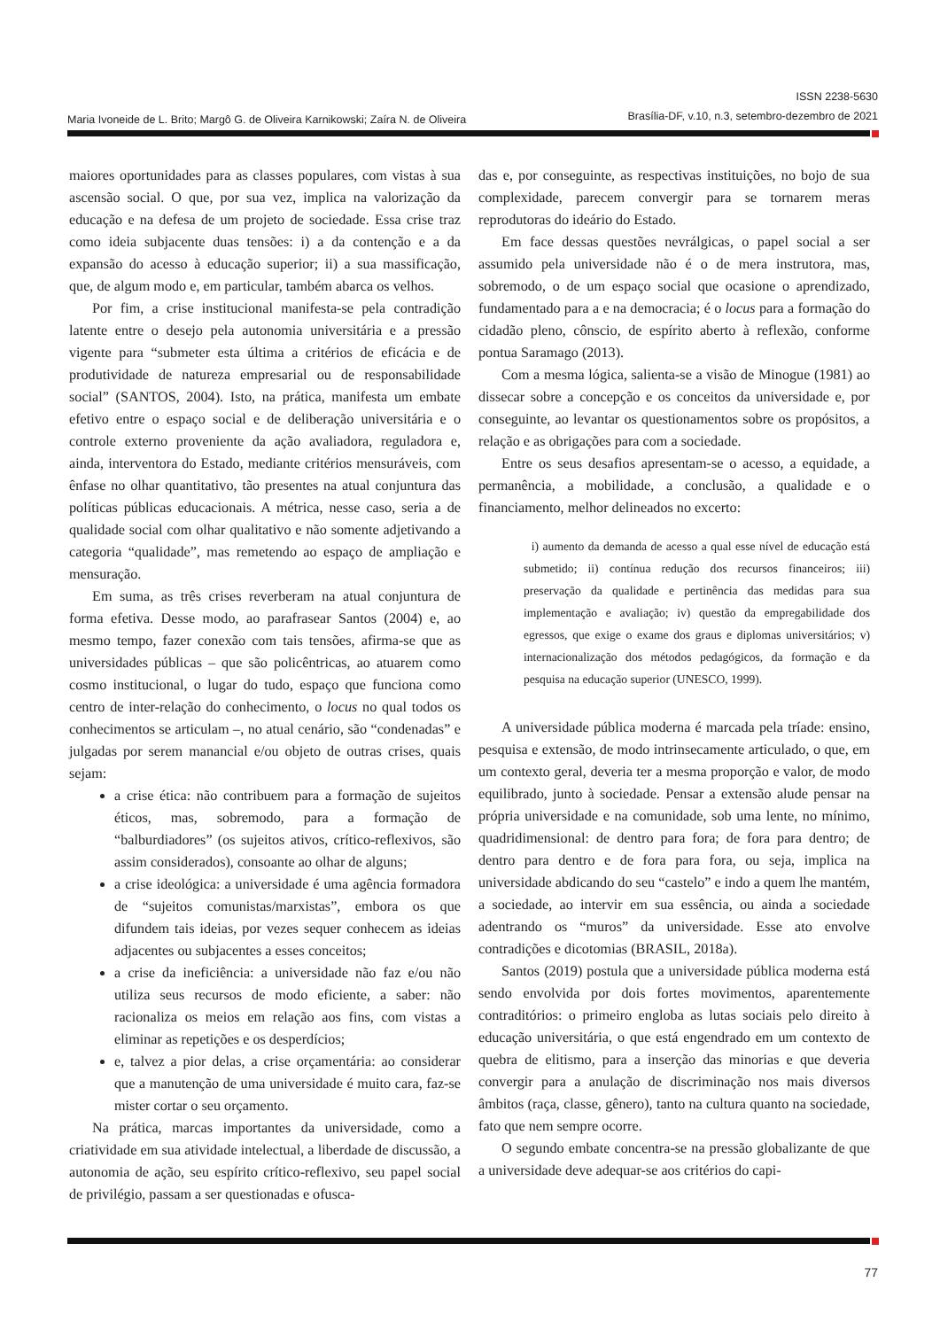Maria Ivoneide de L. Brito; Margô G. de Oliveira Karnikowski; Zaíra N. de Oliveira
ISSN 2238-5630
Brasília-DF, v.10, n.3, setembro-dezembro de 2021
maiores oportunidades para as classes populares, com vistas à sua ascensão social. O que, por sua vez, implica na valorização da educação e na defesa de um projeto de sociedade. Essa crise traz como ideia subjacente duas tensões: i) a da contenção e a da expansão do acesso à educação superior; ii) a sua massificação, que, de algum modo e, em particular, também abarca os velhos.
Por fim, a crise institucional manifesta-se pela contradição latente entre o desejo pela autonomia universitária e a pressão vigente para “submeter esta última a critérios de eficácia e de produtividade de natureza empresarial ou de responsabilidade social” (SANTOS, 2004). Isto, na prática, manifesta um embate efetivo entre o espaço social e de deliberação universitária e o controle externo proveniente da ação avaliadora, reguladora e, ainda, interventora do Estado, mediante critérios mensuráveis, com ênfase no olhar quantitativo, tão presentes na atual conjuntura das políticas públicas educacionais. A métrica, nesse caso, seria a de qualidade social com olhar qualitativo e não somente adjetivando a categoria “qualidade”, mas remetendo ao espaço de ampliação e mensuração.
Em suma, as três crises reverberam na atual conjuntura de forma efetiva. Desse modo, ao parafrasear Santos (2004) e, ao mesmo tempo, fazer conexão com tais tensões, afirma-se que as universidades públicas – que são policêntricas, ao atuarem como cosmo institucional, o lugar do tudo, espaço que funciona como centro de inter-relação do conhecimento, o locus no qual todos os conhecimentos se articulam –, no atual cenário, são “condenadas” e julgadas por serem manancial e/ou objeto de outras crises, quais sejam:
a crise ética: não contribuem para a formação de sujeitos éticos, mas, sobremodo, para a formação de “balburdiadores” (os sujeitos ativos, crítico-reflexivos, são assim considerados), consoante ao olhar de alguns;
a crise ideológica: a universidade é uma agência formadora de “sujeitos comunistas/marxistas”, embora os que difundem tais ideias, por vezes sequer conhecem as ideias adjacentes ou subjacentes a esses conceitos;
a crise da ineficiência: a universidade não faz e/ou não utiliza seus recursos de modo eficiente, a saber: não racionaliza os meios em relação aos fins, com vistas a eliminar as repetições e os desperdícios;
e, talvez a pior delas, a crise orçamentária: ao considerar que a manutenção de uma universidade é muito cara, faz-se mister cortar o seu orçamento.
Na prática, marcas importantes da universidade, como a criatividade em sua atividade intelectual, a liberdade de discussão, a autonomia de ação, seu espírito crítico-reflexivo, seu papel social de privilégio, passam a ser questionadas e ofusca-
das e, por conseguinte, as respectivas instituições, no bojo de sua complexidade, parecem convergir para se tornarem meras reprodutoras do ideário do Estado.
Em face dessas questões nevrálgicas, o papel social a ser assumido pela universidade não é o de mera instrutora, mas, sobremodo, o de um espaço social que ocasione o aprendizado, fundamentado para a e na democracia; é o locus para a formação do cidadão pleno, cônscio, de espírito aberto à reflexão, conforme pontua Saramago (2013).
Com a mesma lógica, salienta-se a visão de Minogue (1981) ao dissecar sobre a concepção e os conceitos da universidade e, por conseguinte, ao levantar os questionamentos sobre os propósitos, a relação e as obrigações para com a sociedade.
Entre os seus desafios apresentam-se o acesso, a equidade, a permanência, a mobilidade, a conclusão, a qualidade e o financiamento, melhor delineados no excerto:
i) aumento da demanda de acesso a qual esse nível de educação está submetido; ii) contínua redução dos recursos financeiros; iii) preservação da qualidade e pertinência das medidas para sua implementação e avaliação; iv) questão da empregabilidade dos egressos, que exige o exame dos graus e diplomas universitários; v) internacionalização dos métodos pedagógicos, da formação e da pesquisa na educação superior (UNESCO, 1999).
A universidade pública moderna é marcada pela tríade: ensino, pesquisa e extensão, de modo intrinsecamente articulado, o que, em um contexto geral, deveria ter a mesma proporção e valor, de modo equilibrado, junto à sociedade. Pensar a extensão alude pensar na própria universidade e na comunidade, sob uma lente, no mínimo, quadridimensional: de dentro para fora; de fora para dentro; de dentro para dentro e de fora para fora, ou seja, implica na universidade abdicando do seu “castelo” e indo a quem lhe mantém, a sociedade, ao intervir em sua essência, ou ainda a sociedade adentrando os “muros” da universidade. Esse ato envolve contradições e dicotomias (BRASIL, 2018a).
Santos (2019) postula que a universidade pública moderna está sendo envolvida por dois fortes movimentos, aparentemente contraditórios: o primeiro engloba as lutas sociais pelo direito à educação universitária, o que está engendrado em um contexto de quebra de elitismo, para a inserção das minorias e que deveria convergir para a anulação de discriminação nos mais diversos âmbitos (raça, classe, gênero), tanto na cultura quanto na sociedade, fato que nem sempre ocorre.
O segundo embate concentra-se na pressão globalizante de que a universidade deve adequar-se aos critérios do capi-
77